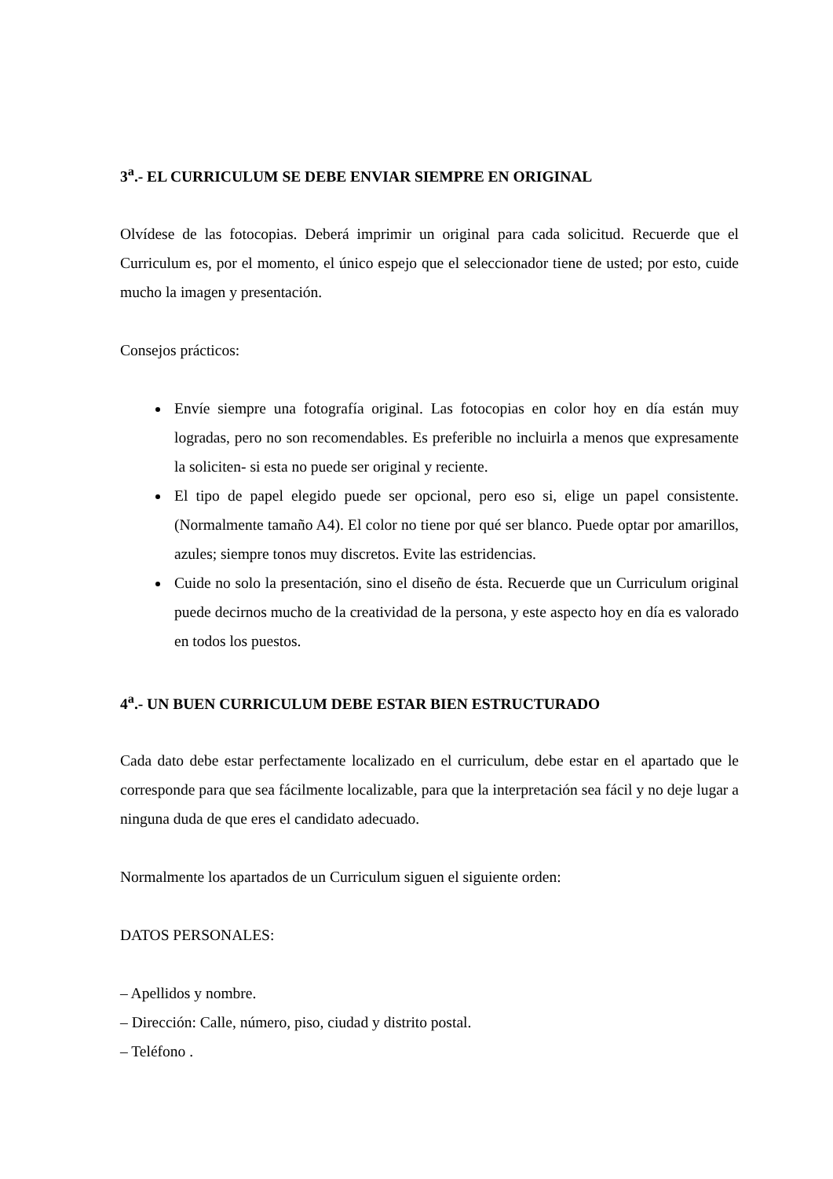3<sup>a</sup>.- EL CURRICULUM SE DEBE ENVIAR SIEMPRE EN ORIGINAL
Olvídese de las fotocopias. Deberá imprimir un original para cada solicitud. Recuerde que el Curriculum es, por el momento, el único espejo que el seleccionador tiene de usted; por esto, cuide mucho la imagen y presentación.
Consejos prácticos:
Envíe siempre una fotografía original. Las fotocopias en color hoy en día están muy logradas, pero no son recomendables. Es preferible no incluirla a menos que expresamente la soliciten- si esta no puede ser original y reciente.
El tipo de papel elegido puede ser opcional, pero eso si, elige un papel consistente. (Normalmente tamaño A4). El color no tiene por qué ser blanco. Puede optar por amarillos, azules; siempre tonos muy discretos. Evite las estridencias.
Cuide no solo la presentación, sino el diseño de ésta. Recuerde que un Curriculum original puede decirnos mucho de la creatividad de la persona, y este aspecto hoy en día es valorado en todos los puestos.
4<sup>a</sup>.- UN BUEN CURRICULUM DEBE ESTAR BIEN ESTRUCTURADO
Cada dato debe estar perfectamente localizado en el curriculum, debe estar en el apartado que le corresponde para que sea fácilmente localizable, para que la interpretación sea fácil y no deje lugar a ninguna duda de que eres el candidato adecuado.
Normalmente los apartados de un Curriculum siguen el siguiente orden:
DATOS PERSONALES:
– Apellidos y nombre.
– Dirección: Calle, número, piso, ciudad y distrito postal.
– Teléfono .